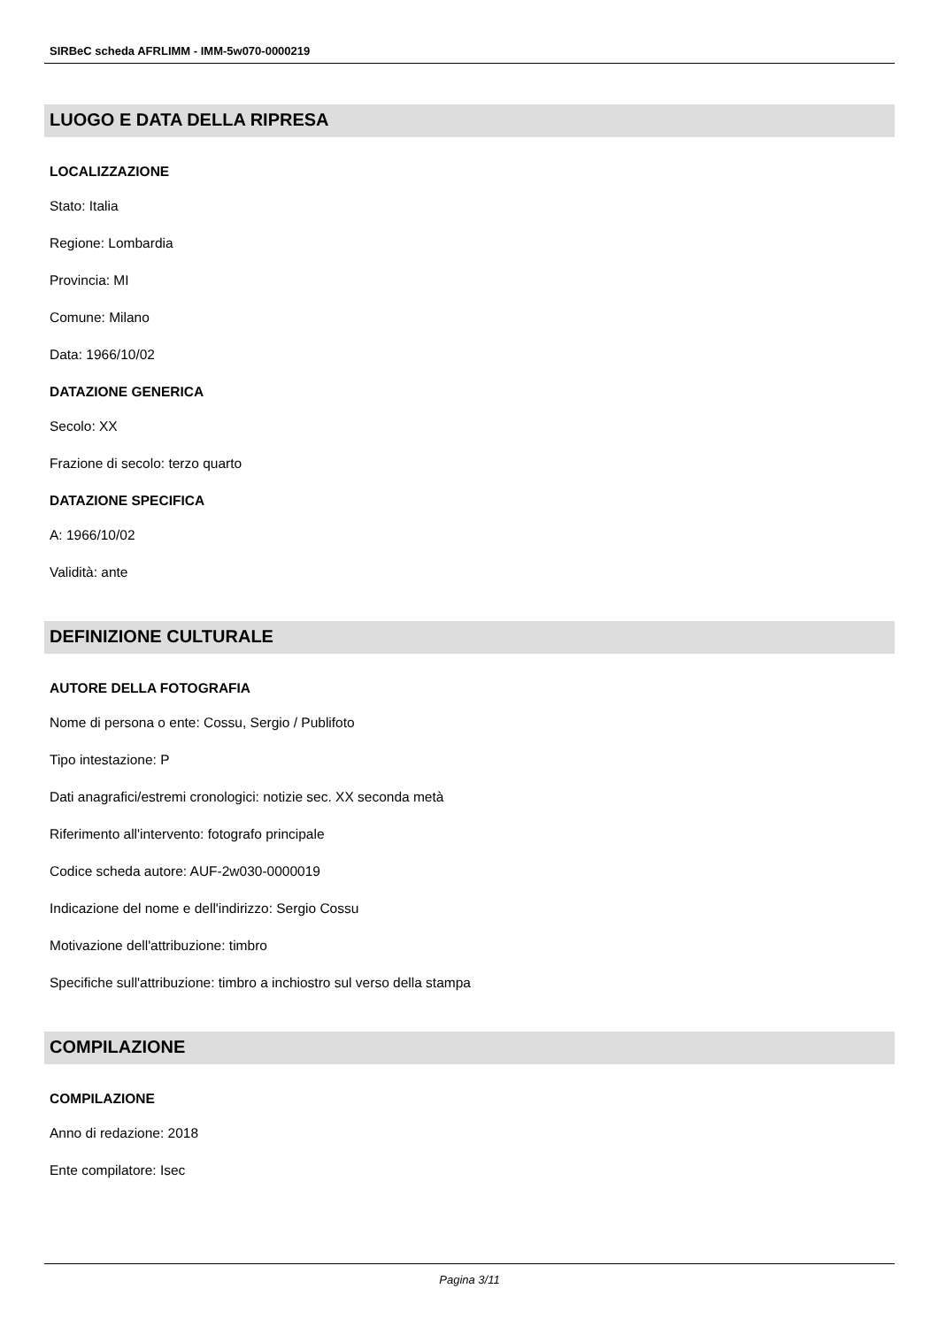SIRBeC scheda AFRLIMM - IMM-5w070-0000219
LUOGO E DATA DELLA RIPRESA
LOCALIZZAZIONE
Stato: Italia
Regione: Lombardia
Provincia: MI
Comune: Milano
Data: 1966/10/02
DATAZIONE GENERICA
Secolo: XX
Frazione di secolo: terzo quarto
DATAZIONE SPECIFICA
A: 1966/10/02
Validità: ante
DEFINIZIONE CULTURALE
AUTORE DELLA FOTOGRAFIA
Nome di persona o ente: Cossu, Sergio / Publifoto
Tipo intestazione: P
Dati anagrafici/estremi cronologici: notizie sec. XX seconda metà
Riferimento all'intervento: fotografo principale
Codice scheda autore: AUF-2w030-0000019
Indicazione del nome e dell'indirizzo: Sergio Cossu
Motivazione dell'attribuzione: timbro
Specifiche sull'attribuzione: timbro a inchiostro sul verso della stampa
COMPILAZIONE
COMPILAZIONE
Anno di redazione: 2018
Ente compilatore: Isec
Pagina 3/11